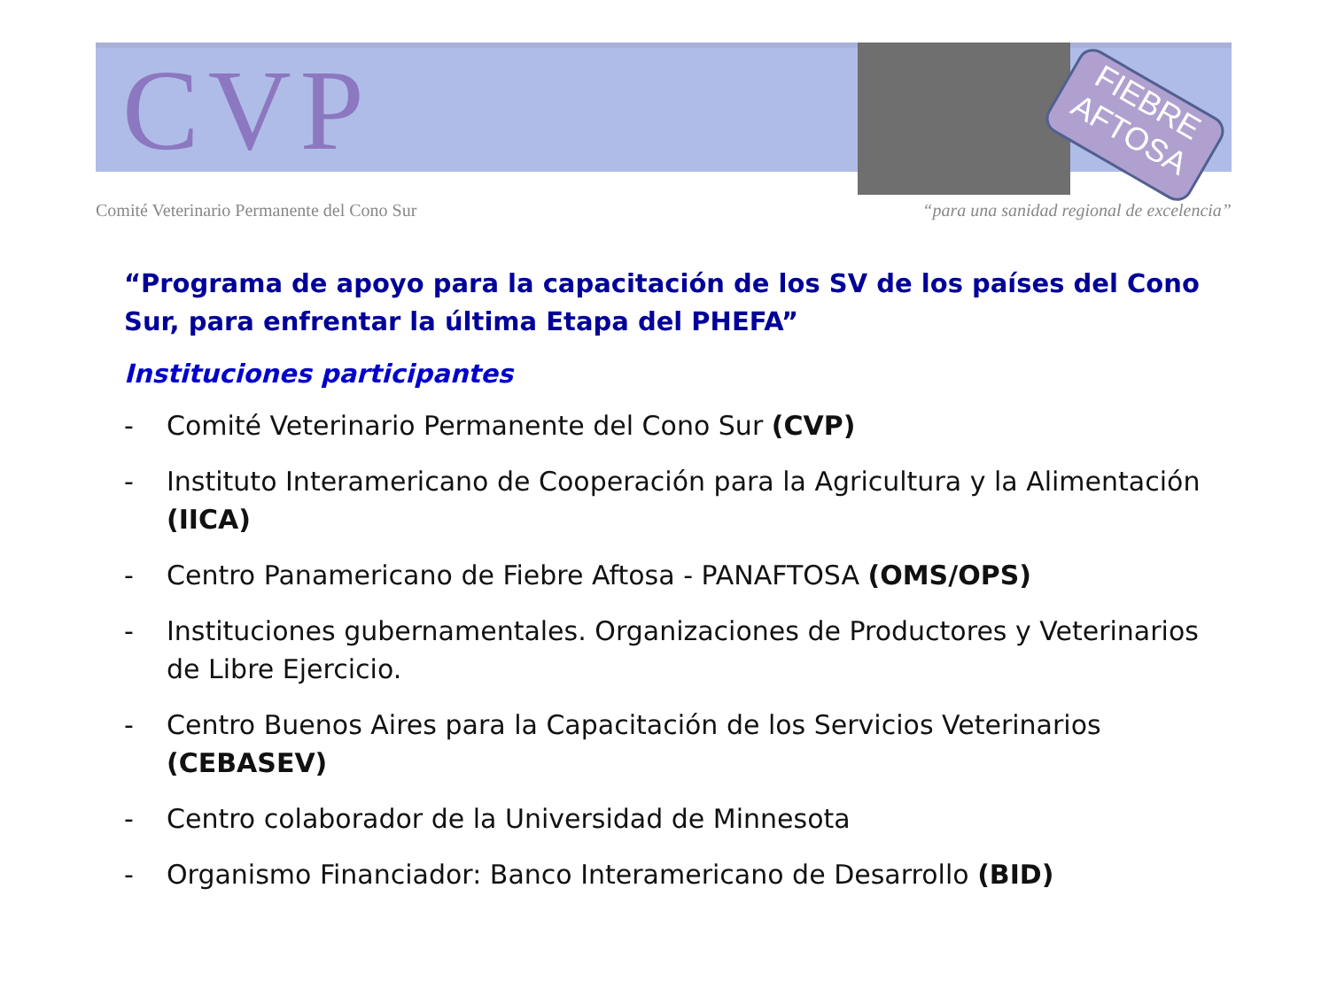CVP
FIEBRE
AFTOSA
Comité Veterinario Permanente del Cono Sur “para una sanidad regional de excelencia”
“Programa de apoyo para la capacitación de los SV de los países del Cono Sur, para enfrentar la última Etapa del PHEFA”
Instituciones participantes
- Comité Veterinario Permanente del Cono Sur (CVP)
- Instituto Interamericano de Cooperación para la Agricultura y la Alimentación (IICA)
- Centro Panamericano de Fiebre Aftosa - PANAFTOSA (OMS/OPS)
- Instituciones gubernamentales. Organizaciones de Productores y Veterinarios de Libre Ejercicio.
- Centro Buenos Aires para la Capacitación de los Servicios Veterinarios (CEBASEV)
- Centro colaborador de la Universidad de Minnesota
- Organismo Financiador: Banco Interamericano de Desarrollo (BID)